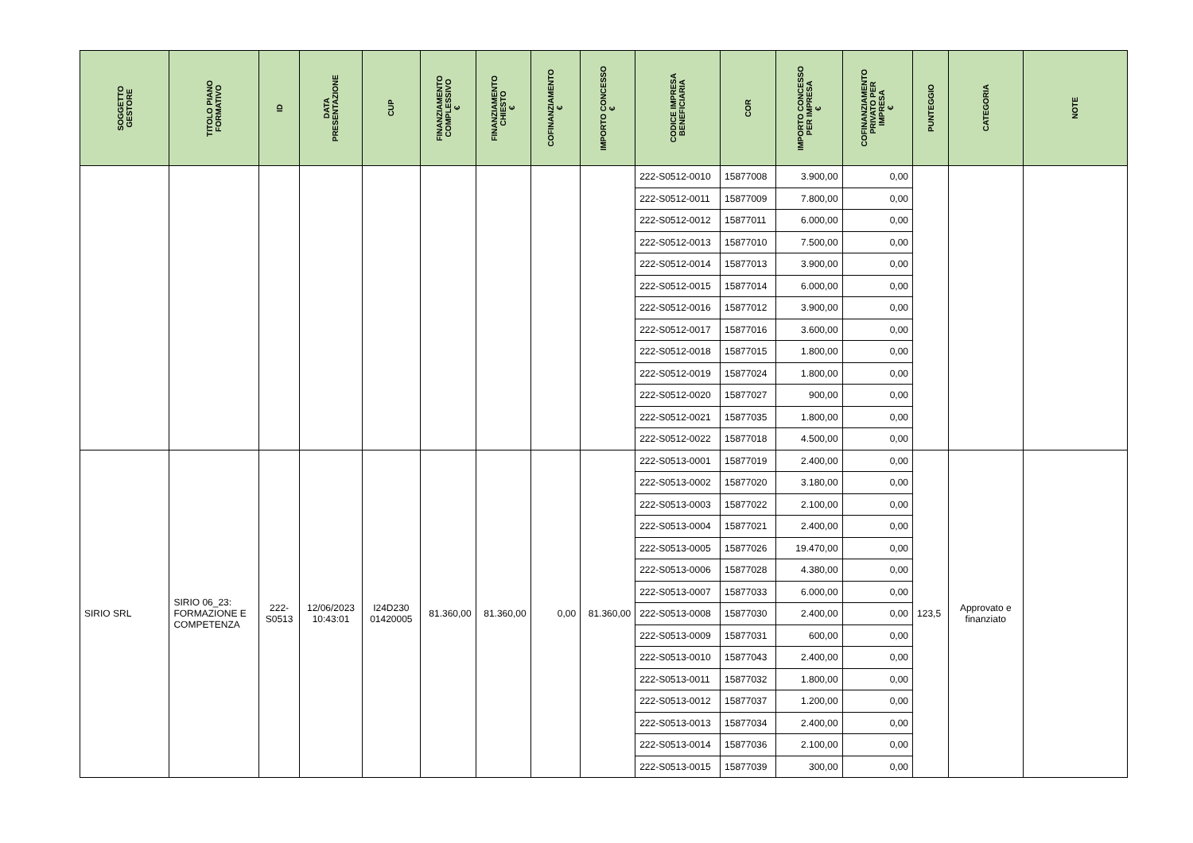| SOGGETTO GESTORE | TITOLO PIANO FORMATIVO | ID | DATA PRESENTAZIONE | CUP | FINANZIAMENTO COMPLESSIVO € | FINANZIAMENTO CHIESTO € | COFINANZIAMENTO € | IMPORTO CONCESSO € | CODICE IMPRESA BENEFICIARIA | COR | IMPORTO CONCESSO PER IMPRESA € | COFINANZIAMENTO PRIVATO PER IMPRESA € | PUNTEGGIO | CATEGORIA | NOTE |
| --- | --- | --- | --- | --- | --- | --- | --- | --- | --- | --- | --- | --- | --- | --- | --- |
| | | | | | | | | | 222-S0512-0010 | 15877008 | 3.900,00 | 0,00 | | | |
| | | | | | | | | | 222-S0512-0011 | 15877009 | 7.800,00 | 0,00 | | | |
| | | | | | | | | | 222-S0512-0012 | 15877011 | 6.000,00 | 0,00 | | | |
| | | | | | | | | | 222-S0512-0013 | 15877010 | 7.500,00 | 0,00 | | | |
| | | | | | | | | | 222-S0512-0014 | 15877013 | 3.900,00 | 0,00 | | | |
| | | | | | | | | | 222-S0512-0015 | 15877014 | 6.000,00 | 0,00 | | | |
| | | | | | | | | | 222-S0512-0016 | 15877012 | 3.900,00 | 0,00 | | | |
| | | | | | | | | | 222-S0512-0017 | 15877016 | 3.600,00 | 0,00 | | | |
| | | | | | | | | | 222-S0512-0018 | 15877015 | 1.800,00 | 0,00 | | | |
| | | | | | | | | | 222-S0512-0019 | 15877024 | 1.800,00 | 0,00 | | | |
| | | | | | | | | | 222-S0512-0020 | 15877027 | 900,00 | 0,00 | | | |
| | | | | | | | | | 222-S0512-0021 | 15877035 | 1.800,00 | 0,00 | | | |
| | | | | | | | | | 222-S0512-0022 | 15877018 | 4.500,00 | 0,00 | | | |
| SIRIO SRL | SIRIO 06_23: FORMAZIONE E COMPETENZA | 222-S0513 | 12/06/2023 10:43:01 | I24D230 01420005 | 81.360,00 | 81.360,00 | 0,00 | 81.360,00 | 222-S0513-0001 | 15877019 | 2.400,00 | 0,00 | 123,5 | Approvato e finanziato | |
| | | | | | | | | | 222-S0513-0002 | 15877020 | 3.180,00 | 0,00 | | | |
| | | | | | | | | | 222-S0513-0003 | 15877022 | 2.100,00 | 0,00 | | | |
| | | | | | | | | | 222-S0513-0004 | 15877021 | 2.400,00 | 0,00 | | | |
| | | | | | | | | | 222-S0513-0005 | 15877026 | 19.470,00 | 0,00 | | | |
| | | | | | | | | | 222-S0513-0006 | 15877028 | 4.380,00 | 0,00 | | | |
| | | | | | | | | | 222-S0513-0007 | 15877033 | 6.000,00 | 0,00 | | | |
| | | | | | | | | | 222-S0513-0008 | 15877030 | 2.400,00 | 0,00 | | | |
| | | | | | | | | | 222-S0513-0009 | 15877031 | 600,00 | 0,00 | | | |
| | | | | | | | | | 222-S0513-0010 | 15877043 | 2.400,00 | 0,00 | | | |
| | | | | | | | | | 222-S0513-0011 | 15877032 | 1.800,00 | 0,00 | | | |
| | | | | | | | | | 222-S0513-0012 | 15877037 | 1.200,00 | 0,00 | | | |
| | | | | | | | | | 222-S0513-0013 | 15877034 | 2.400,00 | 0,00 | | | |
| | | | | | | | | | 222-S0513-0014 | 15877036 | 2.100,00 | 0,00 | | | |
| | | | | | | | | | 222-S0513-0015 | 15877039 | 300,00 | 0,00 | | | |